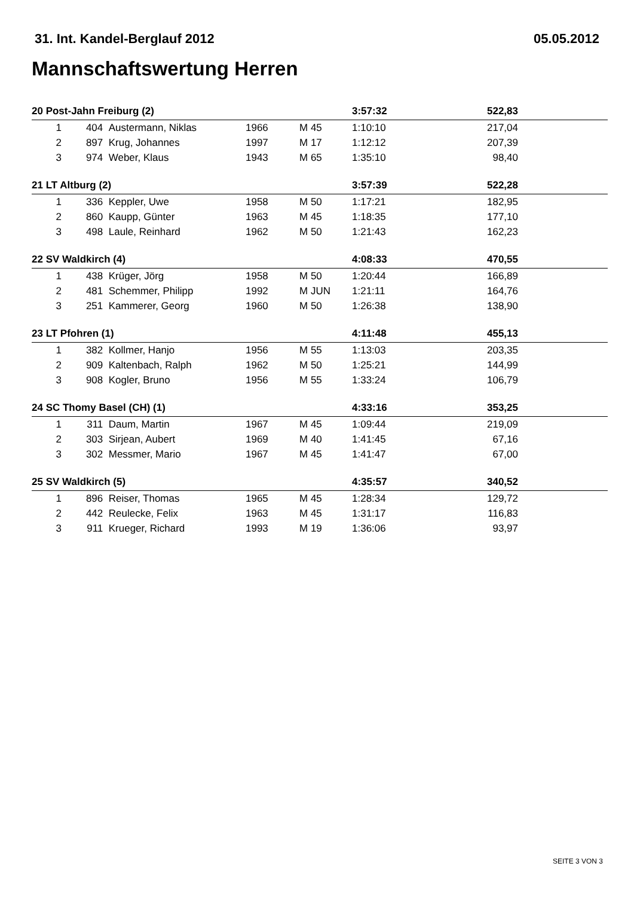31. Int. Kandel-Berglauf 2012 05.05.2012
Mannschaftswertung Herren
| 20 Post-Jahn Freiburg (2) | | | | | 3:57:32 | 522,83 | |
| 1 | 404 | Austermann, Niklas | 1966 | M 45 | 1:10:10 | 217,04 | |
| 2 | 897 | Krug, Johannes | 1997 | M 17 | 1:12:12 | 207,39 | |
| 3 | 974 | Weber, Klaus | 1943 | M 65 | 1:35:10 | 98,40 | |
| 21 LT Altburg (2) | | | | | 3:57:39 | 522,28 | |
| 1 | 336 | Keppler, Uwe | 1958 | M 50 | 1:17:21 | 182,95 | |
| 2 | 860 | Kaupp, Günter | 1963 | M 45 | 1:18:35 | 177,10 | |
| 3 | 498 | Laule, Reinhard | 1962 | M 50 | 1:21:43 | 162,23 | |
| 22 SV Waldkirch (4) | | | | | 4:08:33 | 470,55 | |
| 1 | 438 | Krüger, Jörg | 1958 | M 50 | 1:20:44 | 166,89 | |
| 2 | 481 | Schemmer, Philipp | 1992 | M JUN | 1:21:11 | 164,76 | |
| 3 | 251 | Kammerer, Georg | 1960 | M 50 | 1:26:38 | 138,90 | |
| 23 LT Pfohren (1) | | | | | 4:11:48 | 455,13 | |
| 1 | 382 | Kollmer, Hanjo | 1956 | M 55 | 1:13:03 | 203,35 | |
| 2 | 909 | Kaltenbach, Ralph | 1962 | M 50 | 1:25:21 | 144,99 | |
| 3 | 908 | Kogler, Bruno | 1956 | M 55 | 1:33:24 | 106,79 | |
| 24 SC Thomy Basel (CH) (1) | | | | | 4:33:16 | 353,25 | |
| 1 | 311 | Daum, Martin | 1967 | M 45 | 1:09:44 | 219,09 | |
| 2 | 303 | Sirjean, Aubert | 1969 | M 40 | 1:41:45 | 67,16 | |
| 3 | 302 | Messmer, Mario | 1967 | M 45 | 1:41:47 | 67,00 | |
| 25 SV Waldkirch (5) | | | | | 4:35:57 | 340,52 | |
| 1 | 896 | Reiser, Thomas | 1965 | M 45 | 1:28:34 | 129,72 | |
| 2 | 442 | Reulecke, Felix | 1963 | M 45 | 1:31:17 | 116,83 | |
| 3 | 911 | Krueger, Richard | 1993 | M 19 | 1:36:06 | 93,97 | |
SEITE 3 VON 3